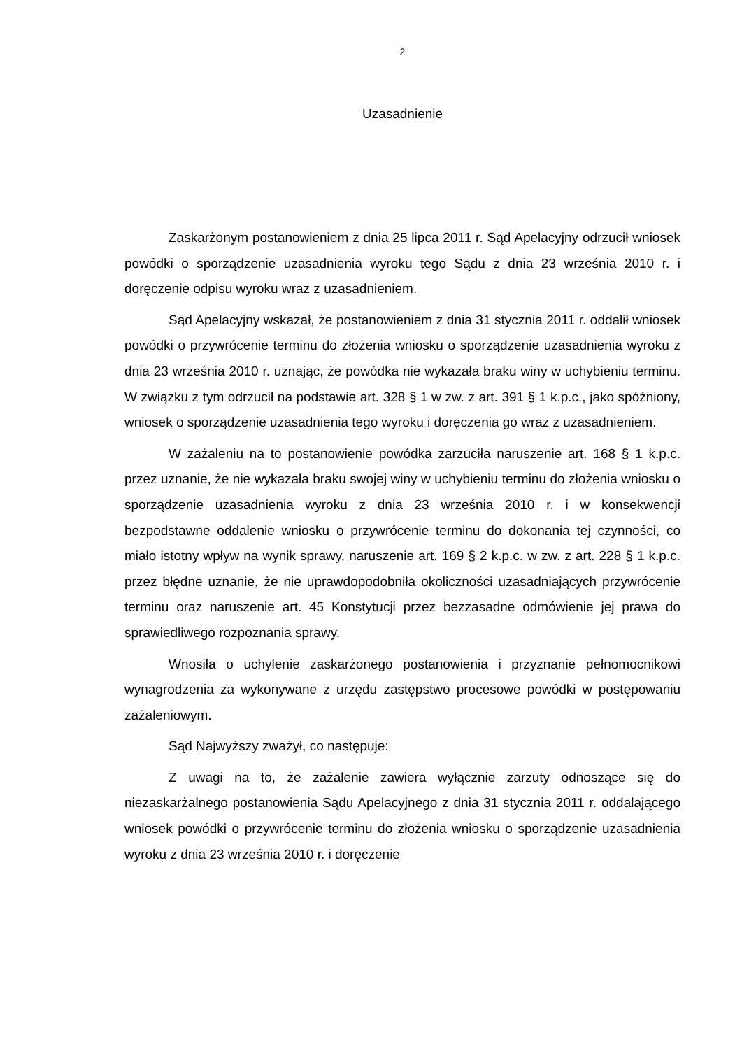2
Uzasadnienie
Zaskarżonym postanowieniem z dnia 25 lipca 2011 r. Sąd Apelacyjny odrzucił wniosek powódki o sporządzenie uzasadnienia wyroku tego Sądu z dnia 23 września 2010 r. i doręczenie odpisu wyroku wraz z uzasadnieniem.
Sąd Apelacyjny wskazał, że postanowieniem z dnia 31 stycznia 2011 r. oddalił wniosek powódki o przywrócenie terminu do złożenia wniosku o sporządzenie uzasadnienia wyroku z dnia 23 września 2010 r. uznając, że powódka nie wykazała braku winy w uchybieniu terminu. W związku z tym odrzucił na podstawie art. 328 § 1 w zw. z art. 391 § 1 k.p.c., jako spóźniony, wniosek o sporządzenie uzasadnienia tego wyroku i doręczenia go wraz z uzasadnieniem.
W zażaleniu na to postanowienie powódka zarzuciła naruszenie art. 168 § 1 k.p.c. przez uznanie, że nie wykazała braku swojej winy w uchybieniu terminu do złożenia wniosku o sporządzenie uzasadnienia wyroku z dnia 23 września 2010 r. i w konsekwencji bezpodstawne oddalenie wniosku o przywrócenie terminu do dokonania tej czynności, co miało istotny wpływ na wynik sprawy, naruszenie art. 169 § 2 k.p.c. w zw. z art. 228 § 1 k.p.c. przez błędne uznanie, że nie uprawdopodobniła okoliczności uzasadniających przywrócenie terminu oraz naruszenie art. 45 Konstytucji przez bezzasadne odmówienie jej prawa do sprawiedliwego rozpoznania sprawy.
Wnosiła o uchylenie zaskarżonego postanowienia i przyznanie pełnomocnikowi wynagrodzenia za wykonywane z urzędu zastępstwo procesowe powódki w postępowaniu zażaleniowym.
Sąd Najwyższy zważył, co następuje:
Z uwagi na to, że zażalenie zawiera wyłącznie zarzuty odnoszące się do niezaskarżalnego postanowienia Sądu Apelacyjnego z dnia 31 stycznia 2011 r. oddalającego wniosek powódki o przywrócenie terminu do złożenia wniosku o sporządzenie uzasadnienia wyroku z dnia 23 września 2010 r. i doręczenie